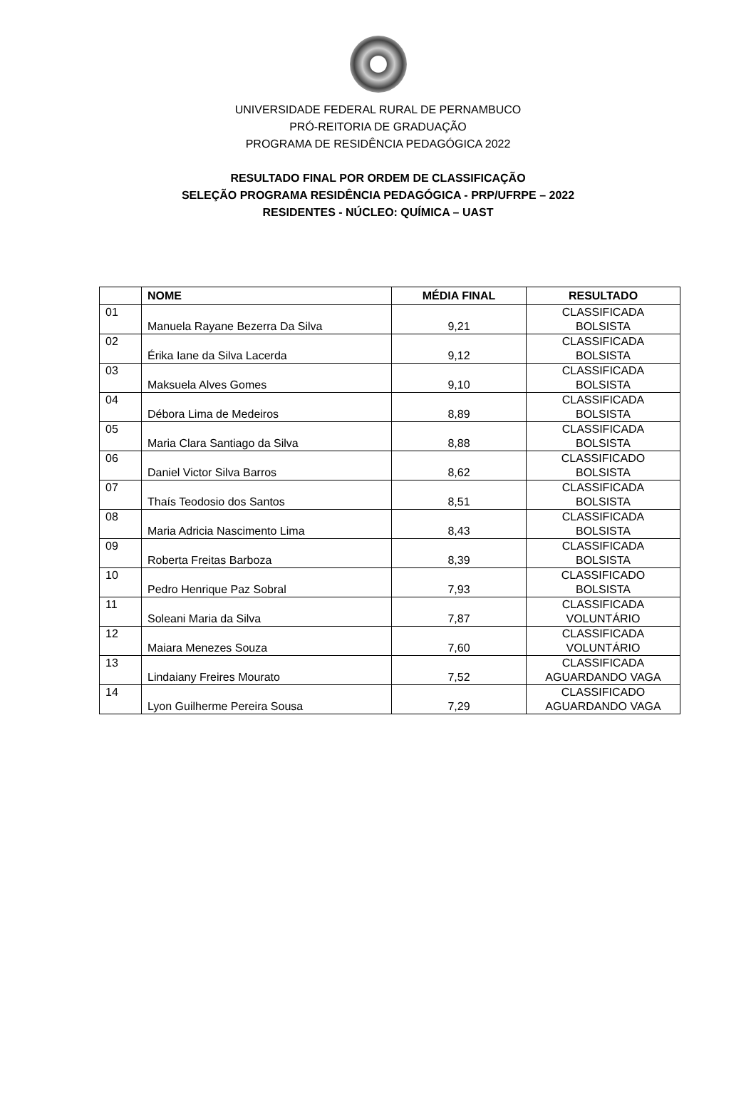UNIVERSIDADE FEDERAL RURAL DE PERNAMBUCO
PRÓ-REITORIA DE GRADUAÇÃO
PROGRAMA DE RESIDÊNCIA PEDAGÓGICA 2022
RESULTADO FINAL POR ORDEM DE CLASSIFICAÇÃO
SELEÇÃO PROGRAMA RESIDÊNCIA PEDAGÓGICA - PRP/UFRPE – 2022
RESIDENTES - NÚCLEO: QUÍMICA – UAST
| | NOME | MÉDIA FINAL | RESULTADO |
| --- | --- | --- | --- |
| 01 | Manuela Rayane Bezerra Da Silva | 9,21 | CLASSIFICADA BOLSISTA |
| 02 | Érika Iane da Silva Lacerda | 9,12 | CLASSIFICADA BOLSISTA |
| 03 | Maksuela Alves Gomes | 9,10 | CLASSIFICADA BOLSISTA |
| 04 | Débora Lima de Medeiros | 8,89 | CLASSIFICADA BOLSISTA |
| 05 | Maria Clara Santiago da Silva | 8,88 | CLASSIFICADA BOLSISTA |
| 06 | Daniel Victor Silva Barros | 8,62 | CLASSIFICADO BOLSISTA |
| 07 | Thaís Teodosio dos Santos | 8,51 | CLASSIFICADA BOLSISTA |
| 08 | Maria Adricia Nascimento Lima | 8,43 | CLASSIFICADA BOLSISTA |
| 09 | Roberta Freitas Barboza | 8,39 | CLASSIFICADA BOLSISTA |
| 10 | Pedro Henrique Paz Sobral | 7,93 | CLASSIFICADO BOLSISTA |
| 11 | Soleani Maria da Silva | 7,87 | CLASSIFICADA VOLUNTÁRIO |
| 12 | Maiara Menezes Souza | 7,60 | CLASSIFICADA VOLUNTÁRIO |
| 13 | Lindaiany Freires Mourato | 7,52 | CLASSIFICADA AGUARDANDO VAGA |
| 14 | Lyon Guilherme Pereira Sousa | 7,29 | CLASSIFICADO AGUARDANDO VAGA |